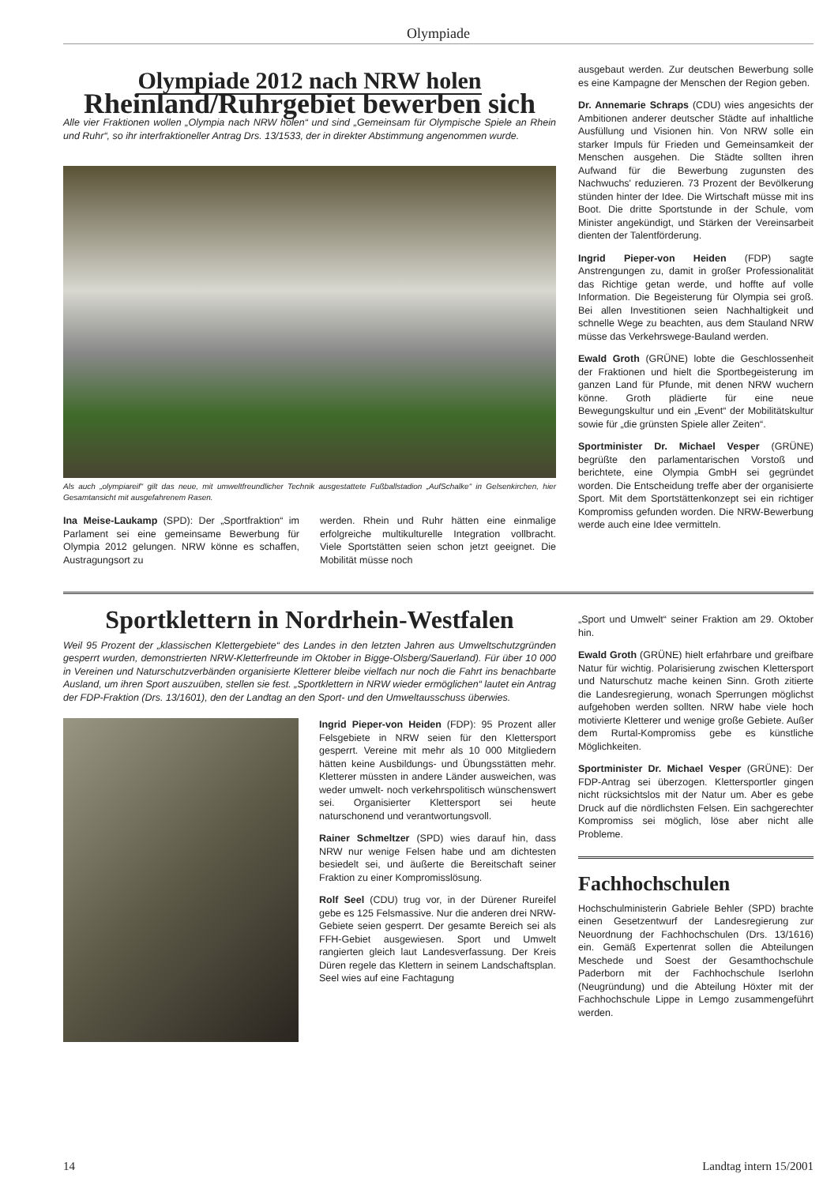Olympiade
Olympiade 2012 nach NRW holen
Rheinland/Ruhrgebiet bewerben sich
Alle vier Fraktionen wollen „Olympia nach NRW holen“ und sind „Gemeinsam für Olympische Spiele an Rhein und Ruhr“, so ihr interfraktioneller Antrag Drs. 13/1533, der in direkter Abstimmung angenommen wurde.
Als auch „olympiareif“ gilt das neue, mit umweltfreundlicher Technik ausgestattete Fußballstadion „AufSchalke“ in Gelsenkirchen, hier Gesamtansicht mit ausgefahrenem Rasen.
Ina Meise-Laukamp (SPD): Der „Sportfraktion“ im Parlament sei eine gemeinsame Bewerbung für Olympia 2012 gelungen. NRW könne es schaffen, Austragungsort zu
werden. Rhein und Ruhr hätten eine einmalige erfolgreiche multikulturelle Integration vollbracht. Viele Sportstätten seien schon jetzt geeignet. Die Mobilität müsse noch
ausgebaut werden. Zur deutschen Bewerbung solle es eine Kampagne der Menschen der Region geben.
Dr. Annemarie Schraps (CDU) wies angesichts der Ambitionen anderer deutscher Städte auf inhaltliche Ausfüllung und Visionen hin. Von NRW solle ein starker Impuls für Frieden und Gemeinsamkeit der Menschen ausgehen. Die Städte sollten ihren Aufwand für die Bewerbung zugunsten des Nachwuchs' reduzieren. 73 Prozent der Bevölkerung stünden hinter der Idee. Die Wirtschaft müsse mit ins Boot. Die dritte Sportstunde in der Schule, vom Minister angekündigt, und Stärken der Vereinsarbeit dienten der Talentförderung.
Ingrid Pieper-von Heiden (FDP) sagte Anstrengungen zu, damit in großer Professionalität das Richtige getan werde, und hoffte auf volle Information. Die Begeisterung für Olympia sei groß. Bei allen Investitionen seien Nachhaltigkeit und schnelle Wege zu beachten, aus dem Stauland NRW müsse das Verkehrswege-Bauland werden.
Ewald Groth (GRÜNE) lobte die Geschlossenheit der Fraktionen und hielt die Sportbegeisterung im ganzen Land für Pfunde, mit denen NRW wuchern könne. Groth plädierte für eine neue Bewegungskultur und ein „Event“ der Mobilitätskultur sowie für „die grünsten Spiele aller Zeiten“.
Sportminister Dr. Michael Vesper (GRÜNE) begrüßte den parlamentarischen Vorstoß und berichtete, eine Olympia GmbH sei gegründet worden. Die Entscheidung treffe aber der organisierte Sport. Mit dem Sportstättenkonzept sei ein richtiger Kompromiss gefunden worden. Die NRW-Bewerbung werde auch eine Idee vermitteln.
Sportklettern in Nordrhein-Westfalen
Weil 95 Prozent der „klassischen Klettergebiete“ des Landes in den letzten Jahren aus Umweltschutzgründen gesperrt wurden, demonstrierten NRW-Kletterfreunde im Oktober in Bigge-Olsberg/Sauerland). Für über 10 000 in Vereinen und Naturschutzverbänden organisierte Kletterer bleibe vielfach nur noch die Fahrt ins benachbarte Ausland, um ihren Sport auszuüben, stellen sie fest. „Sportklettern in NRW wieder ermöglichen“ lautet ein Antrag der FDP-Fraktion (Drs. 13/1601), den der Landtag an den Sport- und den Umweltausschuss überwies.
Ingrid Pieper-von Heiden (FDP): 95 Prozent aller Felsgebiete in NRW seien für den Klettersport gesperrt. Vereine mit mehr als 10 000 Mitgliedern hätten keine Ausbildungs- und Übungsstätten mehr. Kletterer müssten in andere Länder ausweichen, was weder umwelt- noch verkehrspolitisch wünschenswert sei. Organisierter Klettersport sei heute naturschonend und verantwortungsvoll.
Rainer Schmeltzer (SPD) wies darauf hin, dass NRW nur wenige Felsen habe und am dichtesten besiedelt sei, und äußerte die Bereitschaft seiner Fraktion zu einer Kompromisslösung.
Rolf Seel (CDU) trug vor, in der Dürener Rureifel gebe es 125 Felsmassive. Nur die anderen drei NRW-Gebiete seien gesperrt. Der gesamte Bereich sei als FFH-Gebiet ausgewiesen. Sport und Umwelt rangierten gleich laut Landesverfassung. Der Kreis Düren regele das Klettern in seinem Landschaftsplan. Seel wies auf eine Fachtagung
„Sport und Umwelt“ seiner Fraktion am 29. Oktober hin.
Ewald Groth (GRÜNE) hielt erfahrbare und greifbare Natur für wichtig. Polarisierung zwischen Klettersport und Naturschutz mache keinen Sinn. Groth zitierte die Landesregierung, wonach Sperrungen möglichst aufgehoben werden sollten. NRW habe viele hoch motivierte Kletterer und wenige große Gebiete. Außer dem Rurtal-Kompromiss gebe es künstliche Möglichkeiten.
Sportminister Dr. Michael Vesper (GRÜNE): Der FDP-Antrag sei überzogen. Klettersportler gingen nicht rücksichtslos mit der Natur um. Aber es gebe Druck auf die nördlichsten Felsen. Ein sachgerechter Kompromiss sei möglich, löse aber nicht alle Probleme.
Fachhochschulen
Hochschulministerin Gabriele Behler (SPD) brachte einen Gesetzentwurf der Landesregierung zur Neuordnung der Fachhochschulen (Drs. 13/1616) ein. Gemäß Expertenrat sollen die Abteilungen Meschede und Soest der Gesamthochschule Paderborn mit der Fachhochschule Iserlohn (Neugründung) und die Abteilung Höxter mit der Fachhochschule Lippe in Lemgo zusammengeführt werden.
14 Landtag intern 15/2001